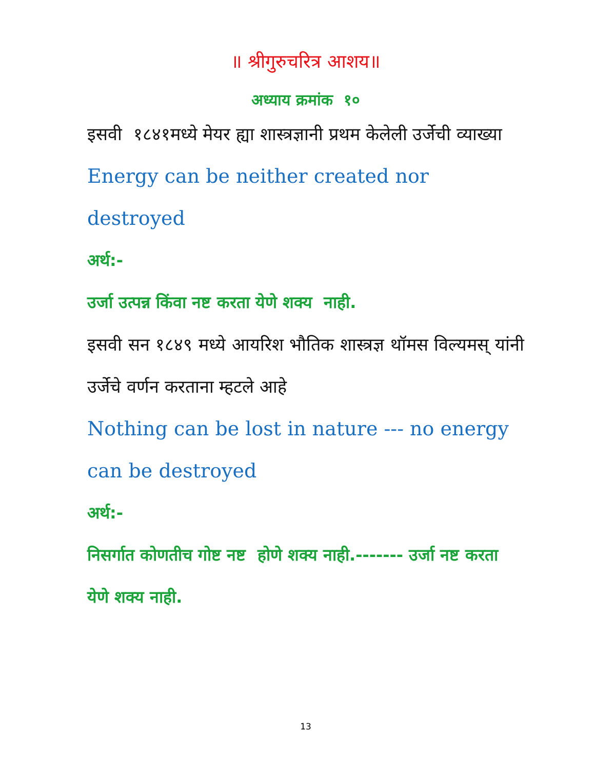॥ श्रीगुरुचरित्र आशय॥
अध्याय क्रमांक १०
इसवी १८४१मध्ये मेयर ह्या शास्त्रज्ञानी प्रथम केलेली उर्जेची व्याख्या
Energy can be neither created nor destroyed
अर्थ:-
उर्जा उत्पन्न किंवा नष्ट करता येणे शक्य नाही.
इसवी सन १८४९ मध्ये आयरिश भौतिक शास्त्रज्ञ थॉमस विल्यमस् यांनी उर्जेचे वर्णन करताना म्हटले आहे
Nothing can be lost in nature --- no energy can be destroyed
अर्थ:-
निसर्गात कोणतीच गोष्ट नष्ट होणे शक्य नाही.------- उर्जा नष्ट करता येणे शक्य नाही.
13